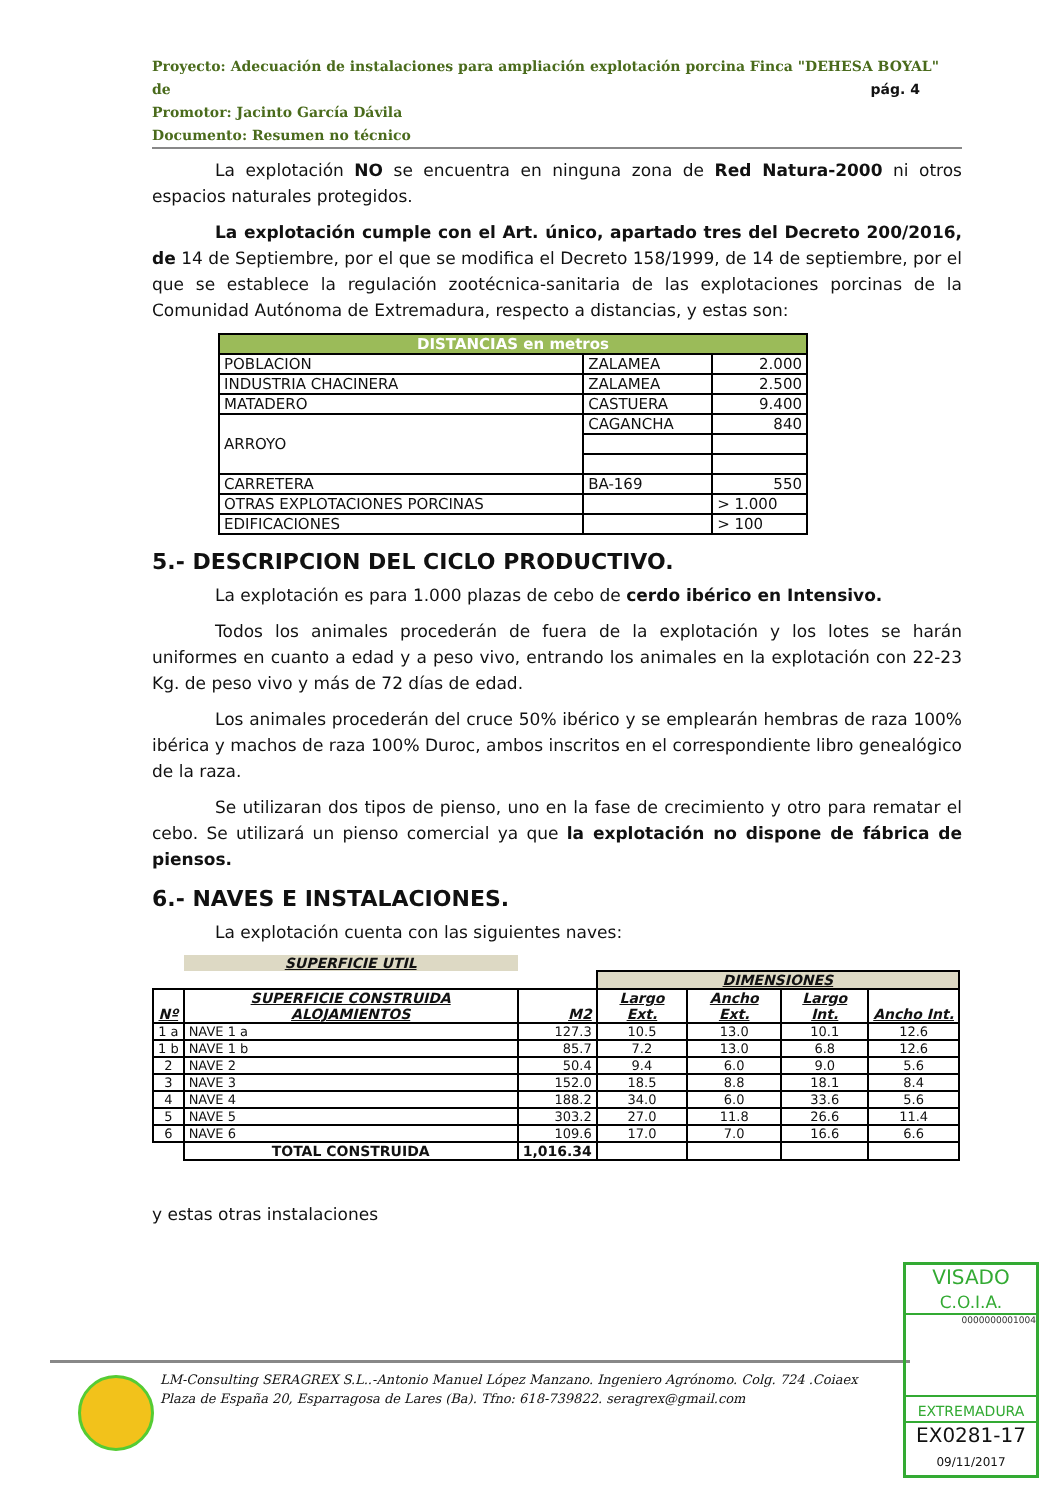Proyecto: Adecuación de instalaciones para ampliación explotación porcina Finca "DEHESA BOYAL" de
Promotor: Jacinto García Dávila
Documento: Resumen no técnico
pág. 4
La explotación NO se encuentra en ninguna zona de Red Natura-2000 ni otros espacios naturales protegidos.
La explotación cumple con el Art. único, apartado tres del Decreto 200/2016, de 14 de Septiembre, por el que se modifica el Decreto 158/1999, de 14 de septiembre, por el que se establece la regulación zootécnica-sanitaria de las explotaciones porcinas de la Comunidad Autónoma de Extremadura, respecto a distancias, y estas son:
| DISTANCIAS en metros | | |
| --- | --- | --- |
| POBLACION | ZALAMEA | 2.000 |
| INDUSTRIA CHACINERA | ZALAMEA | 2.500 |
| MATADERO | CASTUERA | 9.400 |
| ARROYO | CAGANCHA | 840 |
| CARRETERA | BA-169 | 550 |
| OTRAS EXPLOTACIONES PORCINAS | | > 1.000 |
| EDIFICACIONES | | > 100 |
5.- DESCRIPCION DEL CICLO PRODUCTIVO.
La explotación es para 1.000 plazas de cebo de cerdo ibérico en Intensivo.
Todos los animales procederán de fuera de la explotación y los lotes se harán uniformes en cuanto a edad y a peso vivo, entrando los animales en la explotación con 22-23 Kg. de peso vivo y más de 72 días de edad.
Los animales procederán del cruce 50% ibérico y se emplearán hembras de raza 100% ibérica y machos de raza 100% Duroc, ambos inscritos en el correspondiente libro genealógico de la raza.
Se utilizaran dos tipos de pienso, uno en la fase de crecimiento y otro para rematar el cebo. Se utilizará un pienso comercial ya que la explotación no dispone de fábrica de piensos.
6.- NAVES E INSTALACIONES.
La explotación cuenta con las siguientes naves:
| | SUPERFICIE UTIL | | | | | |
| | | | DIMENSIONES | | | |
| Nº | SUPERFICIE CONSTRUIDA ALOJAMIENTOS | M2 | Largo Ext. | Ancho Ext. | Largo Int. | Ancho Int. |
| 1 a | NAVE 1 a | 127.3 | 10.5 | 13.0 | 10.1 | 12.6 |
| 1 b | NAVE 1 b | 85.7 | 7.2 | 13.0 | 6.8 | 12.6 |
| 2 | NAVE 2 | 50.4 | 9.4 | 6.0 | 9.0 | 5.6 |
| 3 | NAVE 3 | 152.0 | 18.5 | 8.8 | 18.1 | 8.4 |
| 4 | NAVE 4 | 188.2 | 34.0 | 6.0 | 33.6 | 5.6 |
| 5 | NAVE 5 | 303.2 | 27.0 | 11.8 | 26.6 | 11.4 |
| 6 | NAVE 6 | 109.6 | 17.0 | 7.0 | 16.6 | 6.6 |
| | TOTAL CONSTRUIDA | 1,016.34 | | | | |
y estas otras instalaciones
LM-Consulting SERAGREX S.L..-Antonio Manuel López Manzano. Ingeniero Agrónomo. Colg. 724 .Coiaex
Plaza de España 20, Esparragosa de Lares (Ba). Tfno: 618-739822. seragrex@gmail.com
VISADO
C.O.I.A.
0000000001004
EXTREMADURA
EX0281-17
09/11/2017